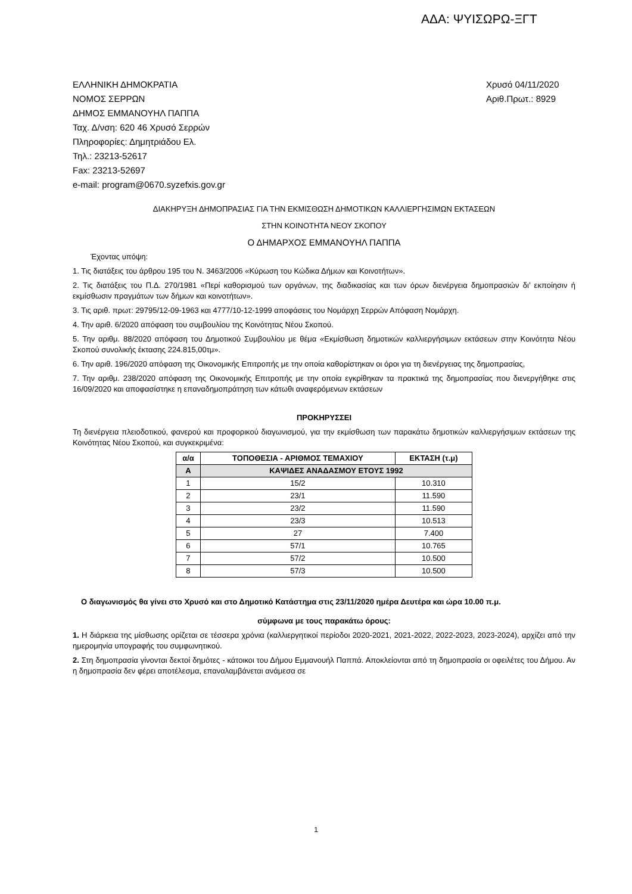ΑΔΑ: ΨΥΙΣΩΡΩ-ΞΓΤ
ΕΛΛΗΝΙΚΗ ΔΗΜΟΚΡΑΤΙΑ
ΝΟΜΟΣ ΣΕΡΡΩΝ
ΔΗΜΟΣ ΕΜΜΑΝΟΥΗΛ ΠΑΠΠΑ
Ταχ. Δ/νση: 620 46 Χρυσό Σερρών
Πληροφορίες: Δημητριάδου Ελ.
Τηλ.: 23213-52617
Fax: 23213-52697
e-mail: program@0670.syzefxis.gov.gr
Χρυσό 04/11/2020
Αριθ.Πρωτ.: 8929
ΔΙΑΚΗΡΥΞΗ ΔΗΜΟΠΡΑΣΙΑΣ ΓΙΑ ΤΗΝ ΕΚΜΙΣΘΩΣΗ ΔΗΜΟΤΙΚΩΝ ΚΑΛΛΙΕΡΓΗΣΙΜΩΝ ΕΚΤΑΣΕΩΝ
ΣΤΗΝ ΚΟΙΝΟΤΗΤΑ ΝΕΟΥ ΣΚΟΠΟΥ
Ο ΔΗΜΑΡΧΟΣ ΕΜΜΑΝΟΥΗΛ ΠΑΠΠΑ
Έχοντας υπόψη:
1. Τις διατάξεις του άρθρου 195 του Ν. 3463/2006 «Κύρωση του Κώδικα Δήμων και Κοινοτήτων».
2. Τις διατάξεις του Π.Δ. 270/1981 «Περί καθορισμού των οργάνων, της διαδικασίας και των όρων διενέργεια δημοπρασιών δι’ εκποίησιν ή εκμίσθωσιν πραγμάτων των δήμων και κοινοτήτων».
3. Τις αριθ. πρωτ: 29795/12-09-1963 και 4777/10-12-1999 αποφάσεις του Νομάρχη Σερρών Απόφαση Νομάρχη.
4. Την αριθ. 6/2020 απόφαση του συμβουλίου της Κοινότητας Νέου Σκοπού.
5. Την αριθμ. 88/2020 απόφαση του Δημοτικού Συμβουλίου με θέμα «Εκμίσθωση δημοτικών καλλιεργήσιμων εκτάσεων στην Κοινότητα Νέου Σκοπού συνολικής έκτασης 224.815,00τμ».
6. Την αριθ. 196/2020 απόφαση της Οικονομικής Επιτροπής με την οποία καθορίστηκαν οι όροι για τη διενέργειας της δημοπρασίας,
7. Την αριθμ. 238/2020 απόφαση της Οικονομικής Επιτροπής με την οποία εγκρίθηκαν τα πρακτικά της δημοπρασίας που διενεργήθηκε στις 16/09/2020 και αποφασίστηκε η επαναδημοπράτηση των κάτωθι αναφερόμενων εκτάσεων
ΠΡΟΚΗΡΥΣΣΕΙ
Τη διενέργεια πλειοδοτικού, φανερού και προφορικού διαγωνισμού, για την εκμίσθωση των παρακάτω δημοτικών καλλιεργήσιμων εκτάσεων της Κοινότητας Νέου Σκοπού, και συγκεκριμένα:
| α/α | ΤΟΠΟΘΕΣΙΑ - ΑΡΙΘΜΟΣ ΤΕΜΑΧΙΟΥ | ΕΚΤΑΣΗ (τ.μ) |
| --- | --- | --- |
| Α | ΚΑΨΙΔΕΣ ΑΝΑΔΑΣΜΟΥ ΕΤΟΥΣ 1992 | |
| 1 | 15/2 | 10.310 |
| 2 | 23/1 | 11.590 |
| 3 | 23/2 | 11.590 |
| 4 | 23/3 | 10.513 |
| 5 | 27 | 7.400 |
| 6 | 57/1 | 10.765 |
| 7 | 57/2 | 10.500 |
| 8 | 57/3 | 10.500 |
Ο διαγωνισμός θα γίνει στο Χρυσό και στο Δημοτικό Κατάστημα στις 23/11/2020 ημέρα Δευτέρα και ώρα 10.00 π.μ.
σύμφωνα με τους παρακάτω όρους:
1. Η διάρκεια της μίσθωσης ορίζεται σε τέσσερα χρόνια (καλλιεργητικοί περίοδοι 2020-2021, 2021-2022, 2022-2023, 2023-2024), αρχίζει από την ημερομηνία υπογραφής του συμφωνητικού.
2. Στη δημοπρασία γίνονται δεκτοί δημότες - κάτοικοι του Δήμου Εμμανουήλ Παππά. Αποκλείονται από τη δημοπρασία οι οφειλέτες του Δήμου. Αν η δημοπρασία δεν φέρει αποτέλεσμα, επαναλαμβάνεται ανάμεσα σε
1